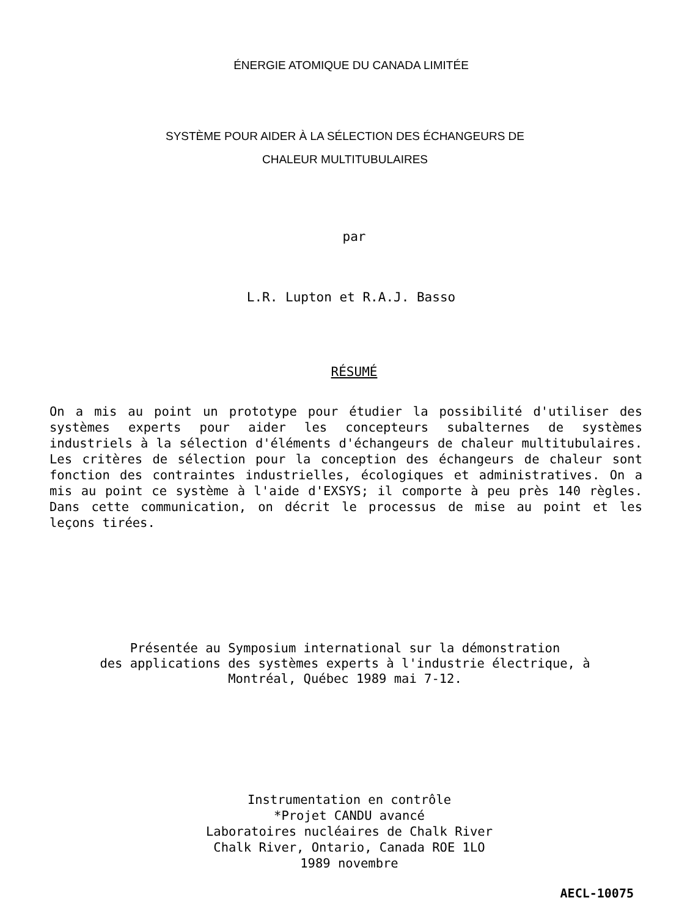ÉNERGIE ATOMIQUE DU CANADA LIMITÉE
SYSTÈME POUR AIDER À LA SÉLECTION DES ÉCHANGEURS DE
CHALEUR MULTITUBULAIRES
par
L.R. Lupton et R.A.J. Basso
RÉSUMÉ
On a mis au point un prototype pour étudier la possibilité d'utiliser des systèmes experts pour aider les concepteurs subalternes de systèmes industriels à la sélection d'éléments d'échangeurs de chaleur multitubulaires. Les critères de sélection pour la conception des échangeurs de chaleur sont fonction des contraintes industrielles, écologiques et administratives. On a mis au point ce système à l'aide d'EXSYS; il comporte à peu près 140 règles. Dans cette communication, on décrit le processus de mise au point et les leçons tirées.
Présentée au Symposium international sur la démonstration
des applications des systèmes experts à l'industrie électrique, à
Montréal, Québec 1989 mai 7-12.
Instrumentation en contrôle
*Projet CANDU avancé
Laboratoires nucléaires de Chalk River
Chalk River, Ontario, Canada ROE 1LO
1989 novembre
AECL-10075